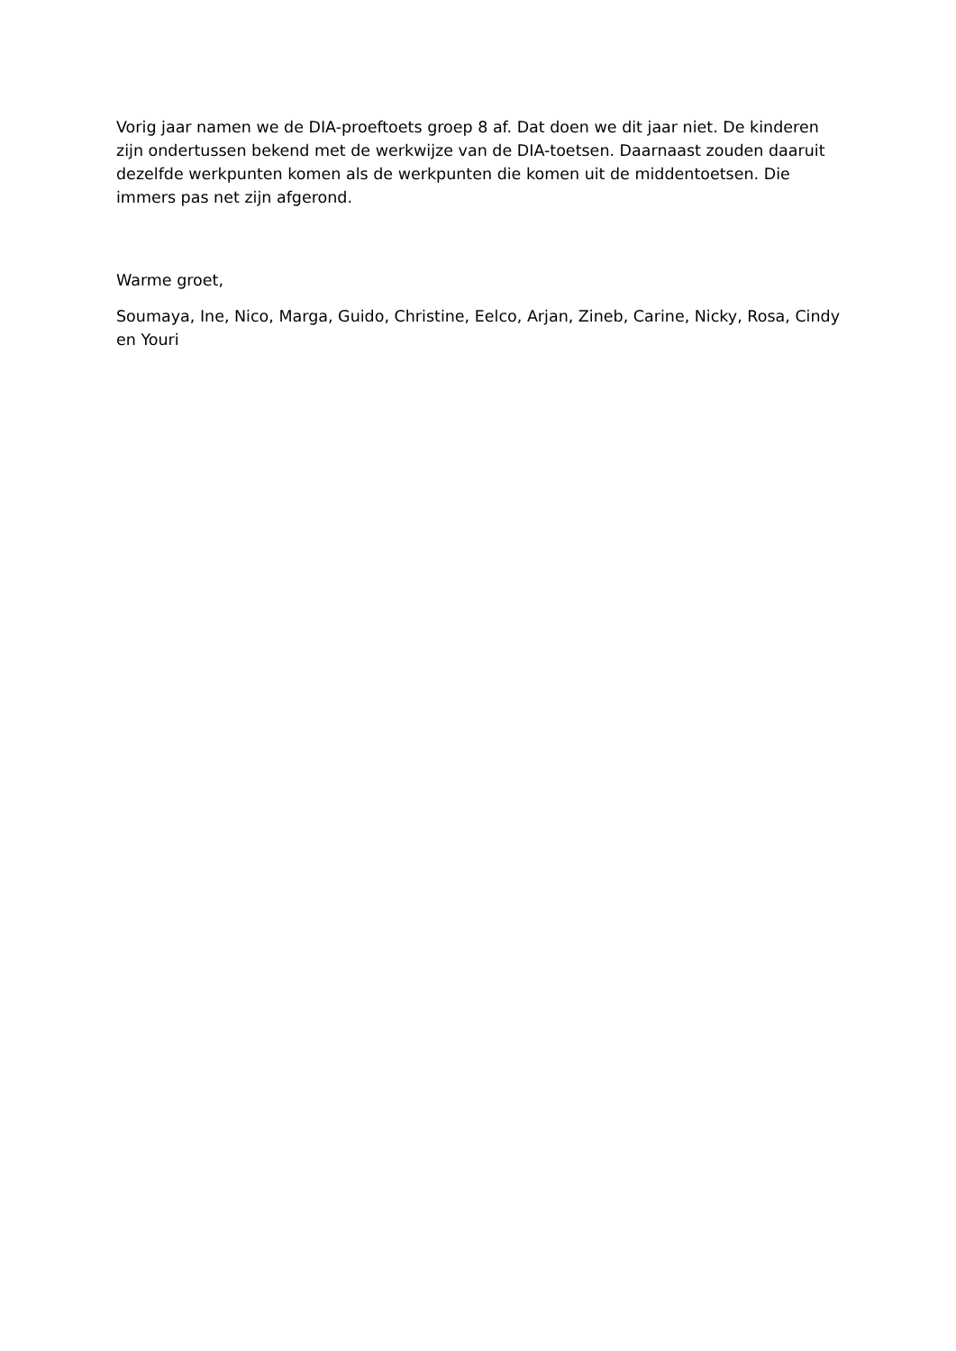Vorig jaar namen we de DIA-proeftoets groep 8 af. Dat doen we dit jaar niet. De kinderen zijn ondertussen bekend met de werkwijze van de DIA-toetsen. Daarnaast zouden daaruit dezelfde werkpunten komen als de werkpunten die komen uit de middentoetsen. Die immers pas net zijn afgerond.
Warme groet,
Soumaya, Ine, Nico, Marga, Guido, Christine, Eelco, Arjan, Zineb, Carine, Nicky, Rosa, Cindy en Youri